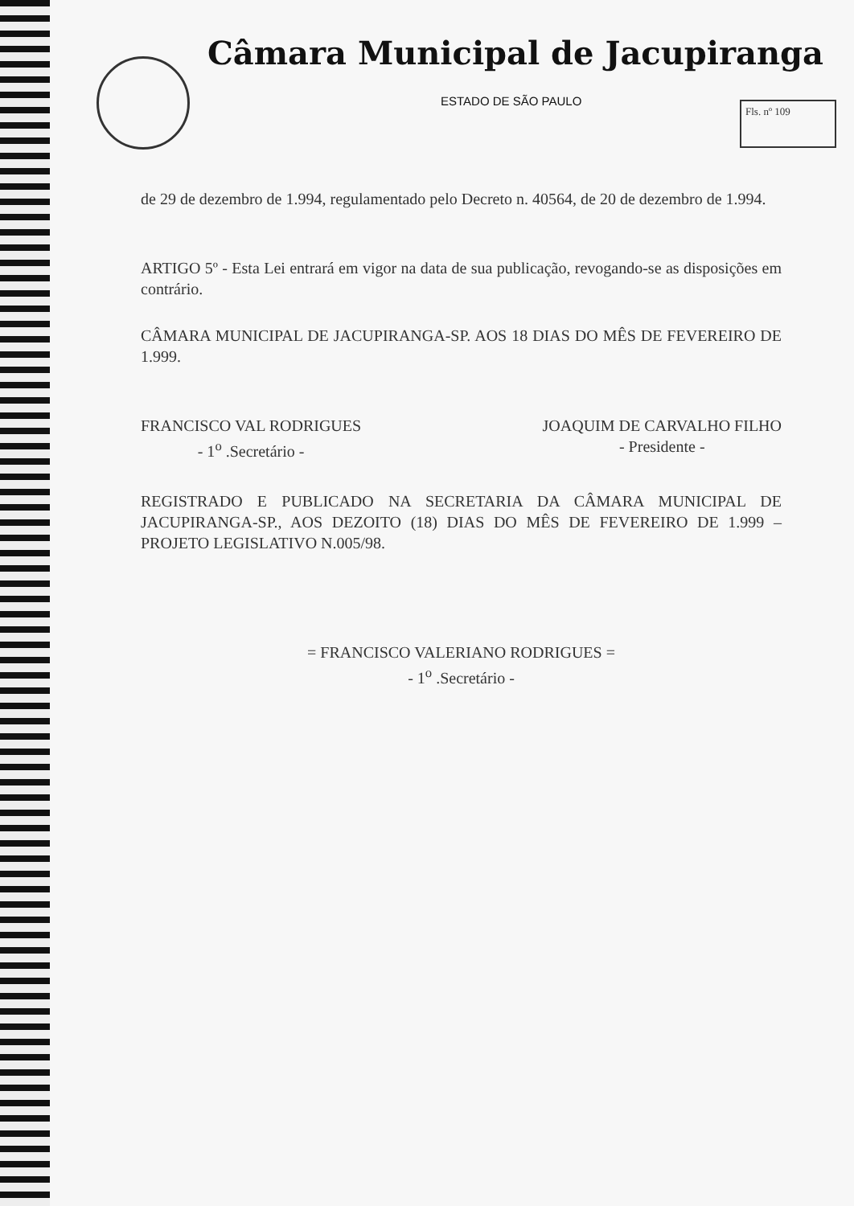Fls. nº 109
Câmara Municipal de Jacupiranga
ESTADO DE SÃO PAULO
de 29 de dezembro de 1.994, regulamentado pelo Decreto n. 40564, de 20 de dezembro de 1.994.
ARTIGO 5º - Esta Lei entrará em vigor na data de sua publicação, revogando-se as disposições em contrário.
CÂMARA MUNICIPAL DE JACUPIRANGA-SP. AOS 18 DIAS DO MÊS DE FEVEREIRO DE 1.999.
FRANCISCO VAL RODRIGUES
- 1<sup>o</sup> .Secretário -
JOAQUIM DE CARVALHO FILHO
- Presidente -
REGISTRADO E PUBLICADO NA SECRETARIA DA CÂMARA MUNICIPAL DE JACUPIRANGA-SP., AOS DEZOITO (18) DIAS DO MÊS DE FEVEREIRO DE 1.999 – PROJETO LEGISLATIVO N.005/98.
= FRANCISCO VALERIANO RODRIGUES =
- 1<sup>o</sup> .Secretário -